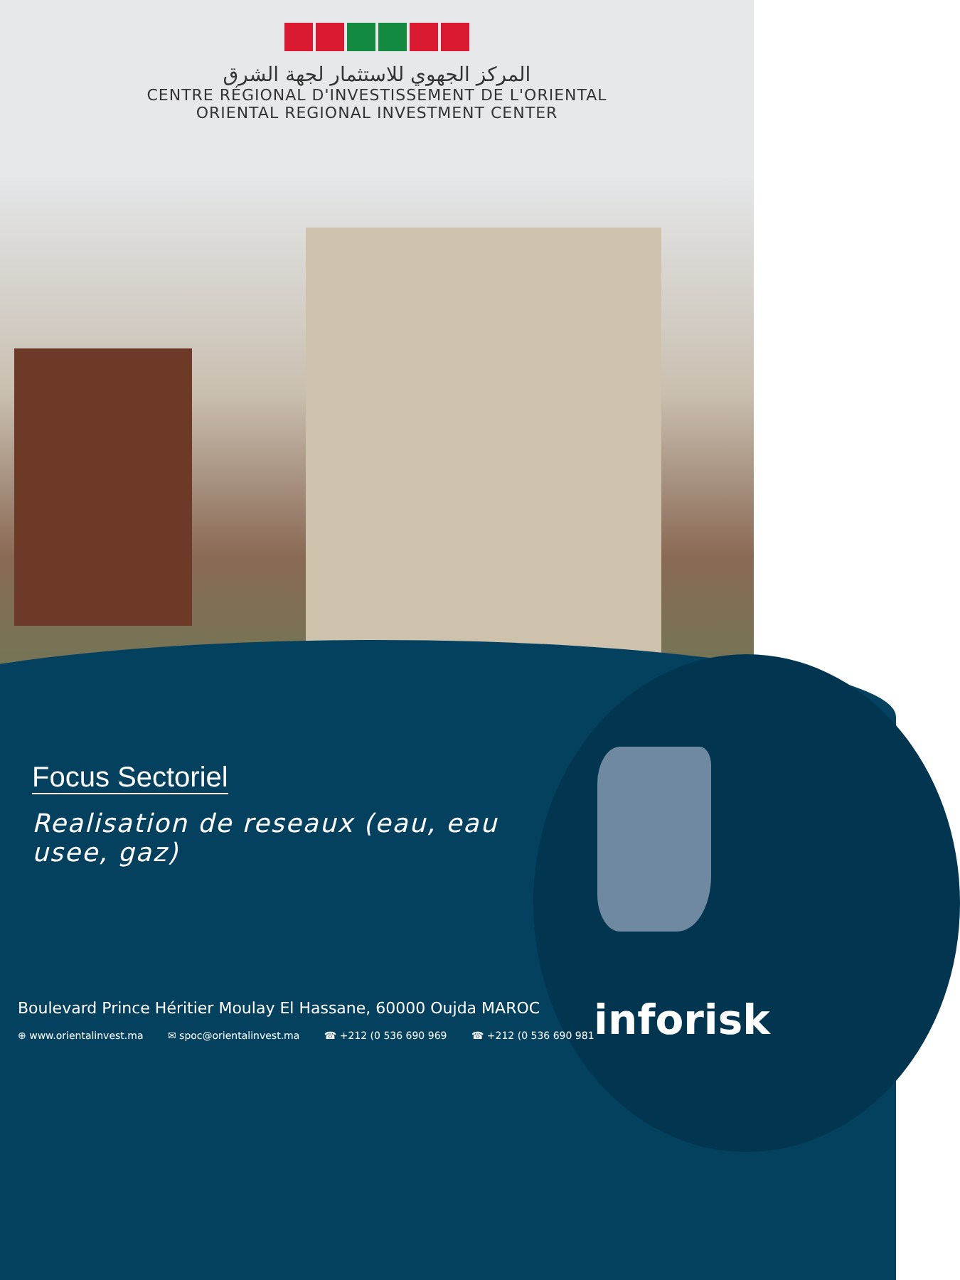المركز الجهوي للاستثمار لجهة الشرق
CENTRE RÉGIONAL D'INVESTISSEMENT DE L'ORIENTAL
ORIENTAL REGIONAL INVESTMENT CENTER
Focus Sectoriel
Realisation de reseaux (eau, eau usee, gaz)
Boulevard Prince Héritier Moulay El Hassane, 60000 Oujda MAROC
⊕ www.orientalinvest.ma ✉ spoc@orientalinvest.ma ☎ +212 (0 536 690 969 ☎ +212 (0 536 690 981
inforisk